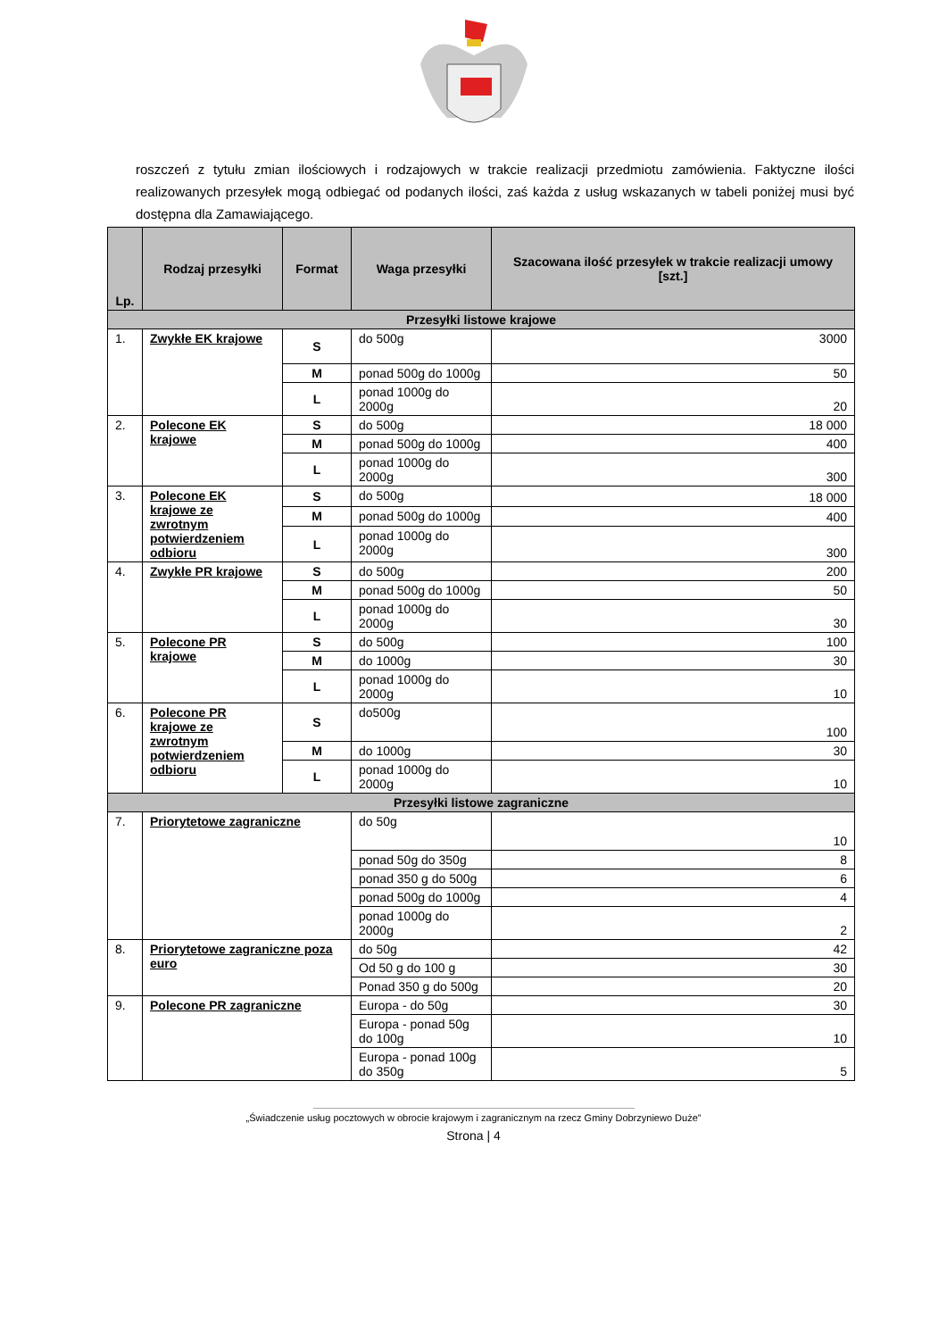roszczeń z tytułu zmian ilościowych i rodzajowych w trakcie realizacji przedmiotu zamówienia. Faktyczne ilości realizowanych przesyłek mogą odbiegać od podanych ilości, zaś każda z usług wskazanych w tabeli poniżej musi być dostępna dla Zamawiającego.
| Lp. | Rodzaj przesyłki | Format | Waga przesyłki | Szacowana ilość przesyłek w trakcie realizacji umowy [szt.] |
| --- | --- | --- | --- | --- |
| Przesyłki listowe krajowe | | | | |
| 1. | Zwykłe EK krajowe | S | do 500g | 3000 |
| | | M | ponad 500g do 1000g | 50 |
| | | L | ponad 1000g do 2000g | 20 |
| 2. | Polecone EK krajowe | S | do 500g | 18 000 |
| | | M | ponad 500g do 1000g | 400 |
| | | L | ponad 1000g do 2000g | 300 |
| 3. | Polecone EK krajowe ze zwrotnym potwierdzeniem odbioru | S | do 500g | 18 000 |
| | | M | ponad 500g do 1000g | 400 |
| | | L | ponad 1000g do 2000g | 300 |
| 4. | Zwykłe PR krajowe | S | do 500g | 200 |
| | | M | ponad 500g do 1000g | 50 |
| | | L | ponad 1000g do 2000g | 30 |
| 5. | Polecone PR krajowe | S | do 500g | 100 |
| | | M | do 1000g | 30 |
| | | L | ponad 1000g do 2000g | 10 |
| 6. | Polecone PR krajowe ze zwrotnym potwierdzeniem odbioru | S | do500g | 100 |
| | | M | do 1000g | 30 |
| | | L | ponad 1000g do 2000g | 10 |
| Przesyłki listowe zagraniczne | | | | |
| 7. | Priorytetowe zagraniczne | | do 50g | 10 |
| | | | ponad 50g do 350g | 8 |
| | | | ponad 350 g do 500g | 6 |
| | | | ponad 500g do 1000g | 4 |
| | | | ponad 1000g do 2000g | 2 |
| 8. | Priorytetowe zagraniczne poza euro | | do 50g | 42 |
| | | | Od 50 g do 100 g | 30 |
| | | | Ponad 350 g do 500g | 20 |
| 9. | Polecone PR zagraniczne | | Europa - do 50g | 30 |
| | | | Europa - ponad 50g do 100g | 10 |
| | | | Europa - ponad 100g do 350g | 5 |
„Świadczenie usług pocztowych w obrocie krajowym i zagranicznym na rzecz Gminy Dobrzyniewo Duże”
Strona | 4